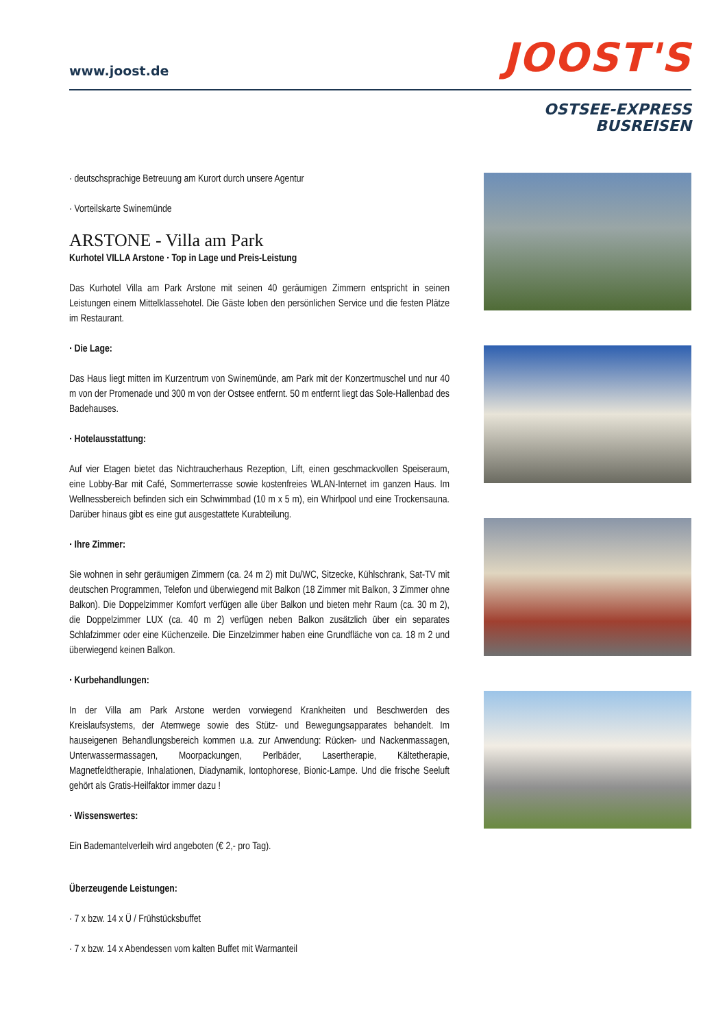www.joost.de
JOOST'S
OSTSEE-EXPRESS
BUSREISEN
· deutschsprachige Betreuung am Kurort durch unsere Agentur
· Vorteilskarte Swinemünde
ARSTONE - Villa am Park
Kurhotel VILLA Arstone · Top in Lage und Preis-Leistung
Das Kurhotel Villa am Park Arstone mit seinen 40 geräumigen Zimmern entspricht in seinen Leistungen einem Mittelklassehotel. Die Gäste loben den persönlichen Service und die festen Plätze im Restaurant.
· Die Lage:
Das Haus liegt mitten im Kurzentrum von Swinemünde, am Park mit der Konzertmuschel und nur 40 m von der Promenade und 300 m von der Ostsee entfernt. 50 m entfernt liegt das Sole-Hallenbad des Badehauses.
· Hotelausstattung:
Auf vier Etagen bietet das Nichtraucherhaus Rezeption, Lift, einen geschmackvollen Speiseraum, eine Lobby-Bar mit Café, Sommerterrasse sowie kostenfreies WLAN-Internet im ganzen Haus. Im Wellnessbereich befinden sich ein Schwimmbad (10 m x 5 m), ein Whirlpool und eine Trockensauna. Darüber hinaus gibt es eine gut ausgestattete Kurabteilung.
· Ihre Zimmer:
Sie wohnen in sehr geräumigen Zimmern (ca. 24 m 2) mit Du/WC, Sitzecke, Kühlschrank, Sat-TV mit deutschen Programmen, Telefon und überwiegend mit Balkon (18 Zimmer mit Balkon, 3 Zimmer ohne Balkon). Die Doppelzimmer Komfort verfügen alle über Balkon und bieten mehr Raum (ca. 30 m 2), die Doppelzimmer LUX (ca. 40 m 2) verfügen neben Balkon zusätzlich über ein separates Schlafzimmer oder eine Küchenzeile. Die Einzelzimmer haben eine Grundfläche von ca. 18 m 2 und überwiegend keinen Balkon.
· Kurbehandlungen:
In der Villa am Park Arstone werden vorwiegend Krankheiten und Beschwerden des Kreislaufsystems, der Atemwege sowie des Stütz- und Bewegungsapparates behandelt. Im hauseigenen Behandlungsbereich kommen u.a. zur Anwendung: Rücken- und Nackenmassagen, Unterwassermassagen, Moorpackungen, Perlbäder, Lasertherapie, Kältetherapie, Magnetfeldtherapie, Inhalationen, Diadynamik, Iontophorese, Bionic-Lampe. Und die frische Seeluft gehört als Gratis-Heilfaktor immer dazu !
· Wissenswertes:
Ein Bademantelverleih wird angeboten (€ 2,- pro Tag).
Überzeugende Leistungen:
· 7 x bzw. 14 x Ü / Frühstücksbuffet
· 7 x bzw. 14 x Abendessen vom kalten Buffet mit Warmanteil